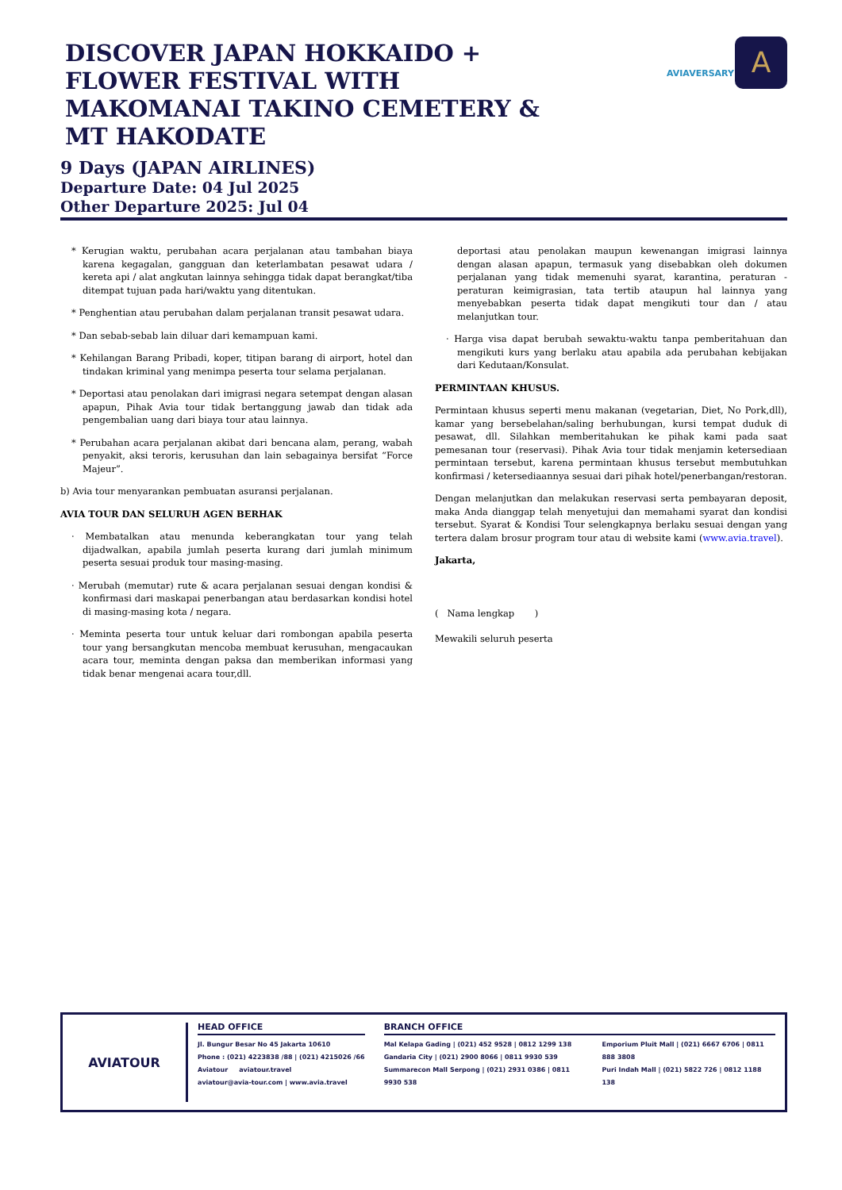DISCOVER JAPAN HOKKAIDO + FLOWER FESTIVAL WITH MAKOMANAI TAKINO CEMETERY & MT HAKODATE
AVIAVERSARY
A
9 Days (JAPAN AIRLINES)
Departure Date: 04 Jul 2025
Other Departure 2025: Jul 04
* Kerugian waktu, perubahan acara perjalanan atau tambahan biaya karena kegagalan, gangguan dan keterlambatan pesawat udara / kereta api / alat angkutan lainnya sehingga tidak dapat berangkat/tiba ditempat tujuan pada hari/waktu yang ditentukan.
* Penghentian atau perubahan dalam perjalanan transit pesawat udara.
* Dan sebab-sebab lain diluar dari kemampuan kami.
* Kehilangan Barang Pribadi, koper, titipan barang di airport, hotel dan tindakan kriminal yang menimpa peserta tour selama perjalanan.
* Deportasi atau penolakan dari imigrasi negara setempat dengan alasan apapun, Pihak Avia tour tidak bertanggung jawab dan tidak ada pengembalian uang dari biaya tour atau lainnya.
* Perubahan acara perjalanan akibat dari bencana alam, perang, wabah penyakit, aksi teroris, kerusuhan dan lain sebagainya bersifat “Force Majeur”.
b) Avia tour menyarankan pembuatan asuransi perjalanan.
AVIA TOUR DAN SELURUH AGEN BERHAK
· Membatalkan atau menunda keberangkatan tour yang telah dijadwalkan, apabila jumlah peserta kurang dari jumlah minimum peserta sesuai produk tour masing-masing.
· Merubah (memutar) rute & acara perjalanan sesuai dengan kondisi & konfirmasi dari maskapai penerbangan atau berdasarkan kondisi hotel di masing-masing kota / negara.
· Meminta peserta tour untuk keluar dari rombongan apabila peserta tour yang bersangkutan mencoba membuat kerusuhan, mengacaukan acara tour, meminta dengan paksa dan memberikan informasi yang tidak benar mengenai acara tour,dll.
deportasi atau penolakan maupun kewenangan imigrasi lainnya dengan alasan apapun, termasuk yang disebabkan oleh dokumen perjalanan yang tidak memenuhi syarat, karantina, peraturan - peraturan keimigrasian, tata tertib ataupun hal lainnya yang menyebabkan peserta tidak dapat mengikuti tour dan / atau melanjutkan tour.
· Harga visa dapat berubah sewaktu-waktu tanpa pemberitahuan dan mengikuti kurs yang berlaku atau apabila ada perubahan kebijakan dari Kedutaan/Konsulat.
PERMINTAAN KHUSUS.
Permintaan khusus seperti menu makanan (vegetarian, Diet, No Pork,dll), kamar yang bersebelahan/saling berhubungan, kursi tempat duduk di pesawat, dll. Silahkan memberitahukan ke pihak kami pada saat pemesanan tour (reservasi). Pihak Avia tour tidak menjamin ketersediaan permintaan tersebut, karena permintaan khusus tersebut membutuhkan konfirmasi / ketersediaannya sesuai dari pihak hotel/penerbangan/restoran.
Dengan melanjutkan dan melakukan reservasi serta pembayaran deposit, maka Anda dianggap telah menyetujui dan memahami syarat dan kondisi tersebut. Syarat & Kondisi Tour selengkapnya berlaku sesuai dengan yang tertera dalam brosur program tour atau di website kami (www.avia.travel).
Jakarta,
( Nama lengkap )
Mewakili seluruh peserta
AVIATOUR
HEAD OFFICE
Jl. Bungur Besar No 45 Jakarta 10610
Phone : (021) 4223838 /88 | (021) 4215026 /66
Aviatour aviatour.travel
aviatour@avia-tour.com | www.avia.travel
BRANCH OFFICE
Mal Kelapa Gading | (021) 452 9528 | 0812 1299 138
Gandaria City | (021) 2900 8066 | 0811 9930 539
Summarecon Mall Serpong | (021) 2931 0386 | 0811 9930 538
Emporium Pluit Mall | (021) 6667 6706 | 0811 888 3808
Puri Indah Mall | (021) 5822 726 | 0812 1188 138